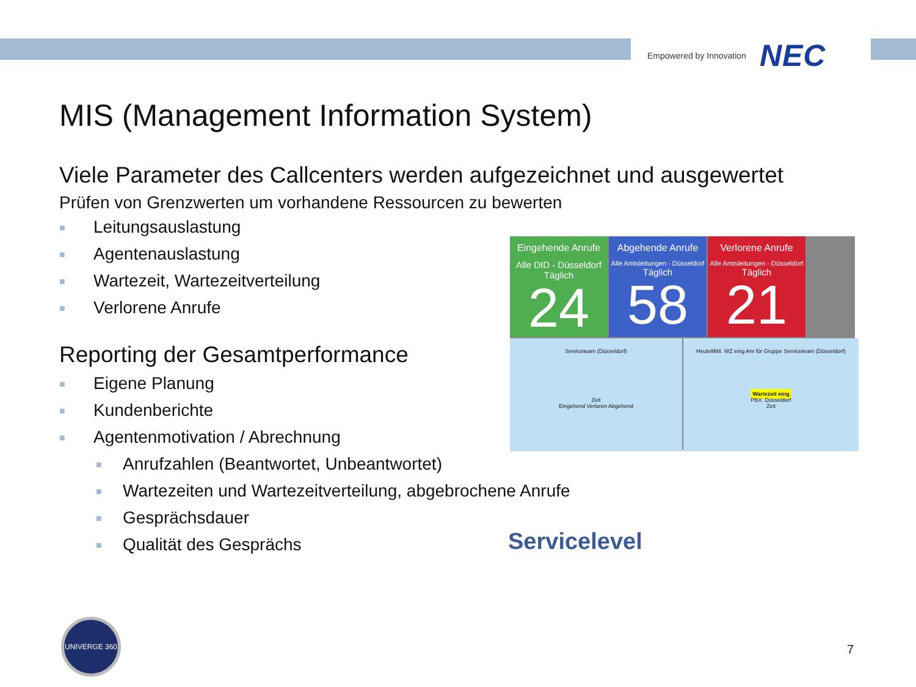Empowered by Innovation NEC
MIS (Management Information System)
Viele Parameter des Callcenters werden aufgezeichnet und ausgewertet
Prüfen von Grenzwerten um vorhandene Ressourcen zu bewerten
■ Leitungsauslastung
■ Agentenauslastung
■ Wartezeit, Wartezeitverteilung
■ Verlorene Anrufe
Reporting der Gesamtperformance
■ Eigene Planung
■ Kundenberichte
■ Agentenmotivation / Abrechnung
■ Anrufzahlen (Beantwortet, Unbeantwortet)
■ Wartezeiten und Wartezeitverteilung, abgebrochene Anrufe
■ Gesprächsdauer
■ Qualität des Gesprächs
Eingehende Anrufe
Alle DID - Düsseldorf
Täglich
24
Abgehende Anrufe
Alle Amtsleitungen - Düsseldorf
Täglich
58
Verlorene Anrufe
Alle Amtsleitungen - Düsseldorf
Täglich
21
Serviceteam (Düsseldorf)
Zeit
Eingehend Verloren Abgehend
HeuteMittl. WZ eing Anr für Gruppe Serviceteam (Düsseldorf)
Wartezeit eing
PBX: Düsseldorf
Zeit
Servicelevel
UNIVERGE 360
7